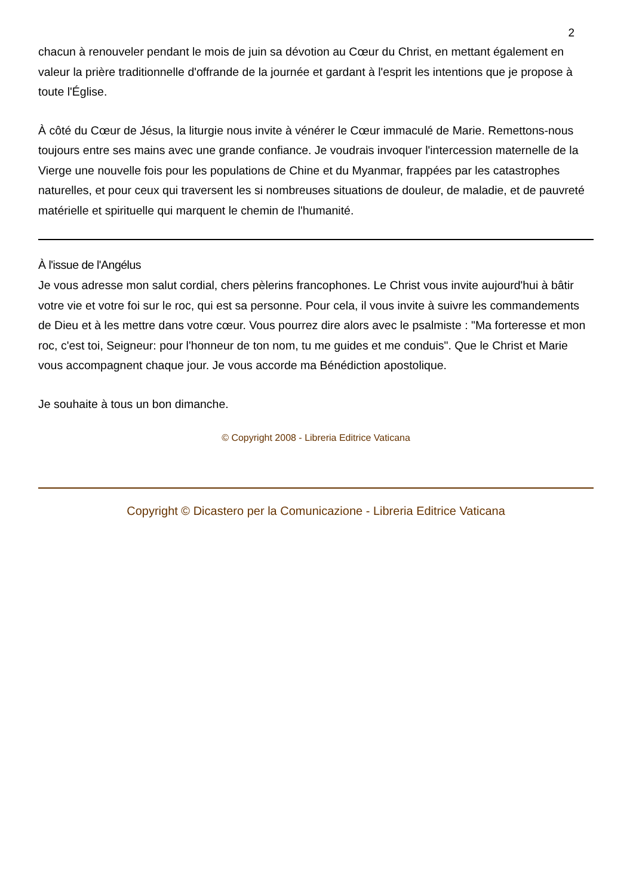2
chacun à renouveler pendant le mois de juin sa dévotion au Cœur du Christ, en mettant également en valeur la prière traditionnelle d'offrande de la journée et gardant à l'esprit les intentions que je propose à toute l'Église.
À côté du Cœur de Jésus, la liturgie nous invite à vénérer le Cœur immaculé de Marie. Remettons-nous toujours entre ses mains avec une grande confiance. Je voudrais invoquer l'intercession maternelle de la Vierge une nouvelle fois pour les populations de Chine et du Myanmar, frappées par les catastrophes naturelles, et pour ceux qui traversent les si nombreuses situations de douleur, de maladie, et de pauvreté matérielle et spirituelle qui marquent le chemin de l'humanité.
À l'issue de l'Angélus
Je vous adresse mon salut cordial, chers pèlerins francophones. Le Christ vous invite aujourd'hui à bâtir votre vie et votre foi sur le roc, qui est sa personne. Pour cela, il vous invite à suivre les commandements de Dieu et à les mettre dans votre cœur. Vous pourrez dire alors avec le psalmiste : "Ma forteresse et mon roc, c'est toi, Seigneur: pour l'honneur de ton nom, tu me guides et me conduis". Que le Christ et Marie vous accompagnent chaque jour. Je vous accorde ma Bénédiction apostolique.
Je souhaite à tous un bon dimanche.
© Copyright 2008 - Libreria Editrice Vaticana
Copyright © Dicastero per la Comunicazione - Libreria Editrice Vaticana